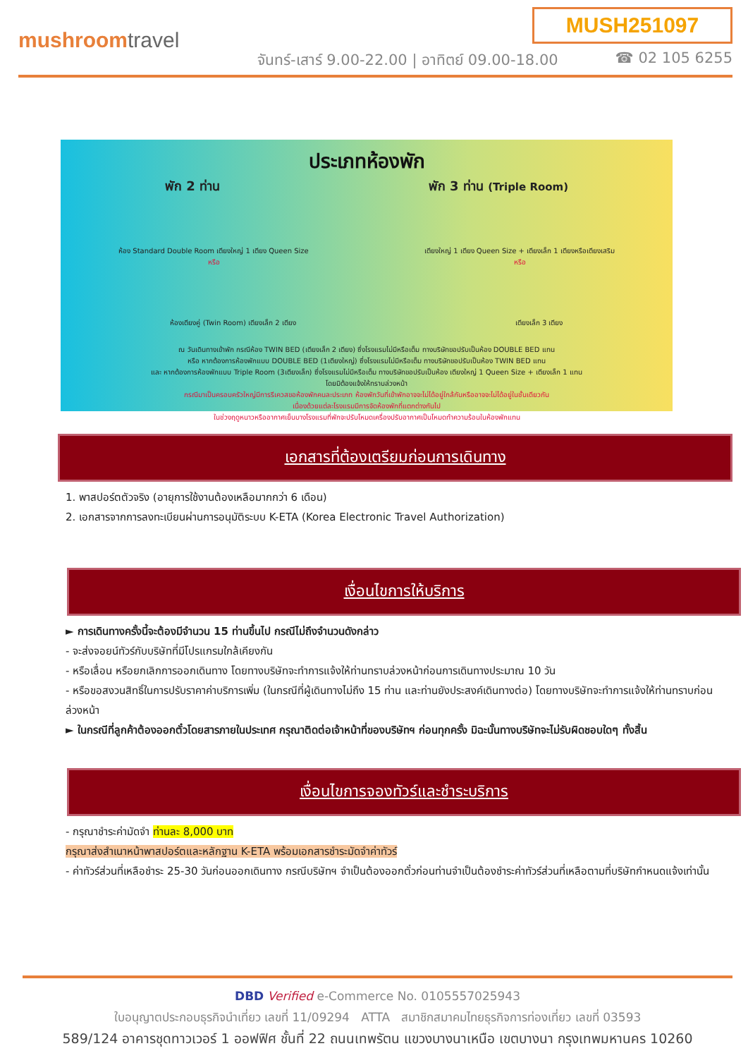MUSH251097
mushroomtravel
จันทร์-เสาร์ 9.00-22.00 | อาทิตย์ 09.00-18.00
☎ 02 105 6255
ประเภทห้องพัก
พัก 2 ท่าน พัก 3 ท่าน (Triple Room)
ห้อง Standard Double Room เตียงใหญ่ 1 เตียง Queen Size เตียงใหญ่ 1 เตียง Queen Size + เตียงเล็ก 1 เตียงหรือเตียงเสริม
หรือ หรือ
ห้องเตียงคู่ (Twin Room) เตียงเล็ก 2 เตียง เตียงเล็ก 3 เตียง
ณ วันเดินทางเข้าพัก กรณีห้อง TWIN BED (เตียงเล็ก 2 เตียง) ซึ่งโรงแรมไม่มีหรือเต็ม ทางบริษัทขอปรับเป็นห้อง DOUBLE BED แทน
หรือ หากต้องการห้องพักแบบ DOUBLE BED (1เตียงใหญ่) ซึ่งโรงแรมไม่มีหรือเต็ม ทางบริษัทขอปรับเป็นห้อง TWIN BED แทน
และ หากต้องการห้องพักแบบ Triple Room (3เตียงเล็ก) ซึ่งโรงแรมไม่มีหรือเต็ม ทางบริษัทขอปรับเป็นห้อง เตียงใหญ่ 1 Queen Size + เตียงเล็ก 1 แทน
โดยมิต้องแจ้งให้ทราบล่วงหน้า
กรณีมาเป็นครอบครัวใหญ่มีการรีเควสขอห้องพักคนละประเภท ห้องพักวันที่เข้าพักอาจจะไม่ได้อยู่ใกล้กันหรืออาจจะไม่ได้อยู่ในชั้นเดียวกัน
เนื่องด้วยแต่ละโรงแรมมีการจัดห้องพักที่แตกต่างกันไป
ในช่วงฤดูหนาวหรืออากาศเย็นบางโรงแรมที่พักจะปรับโหมดเครื่องปรับอากาศเป็นโหมดทำความร้อนในห้องพักแทน
เอกสารที่ต้องเตรียมก่อนการเดินทาง
1. พาสปอร์ตตัวจริง (อายุการใช้งานต้องเหลือมากกว่า 6 เดือน)
2. เอกสารจากการลงทะเบียนผ่านการอนุมัติระบบ K-ETA (Korea Electronic Travel Authorization)
เงื่อนไขการให้บริการ
► การเดินทางครั้งนี้จะต้องมีจำนวน 15 ท่านขึ้นไป กรณีไม่ถึงจำนวนดังกล่าว
- จะส่งจอยน์ทัวร์กับบริษัทที่มีโปรแกรมใกล้เคียงกัน
- หรือเลื่อน หรือยกเลิกการออกเดินทาง โดยทางบริษัทจะทำการแจ้งให้ท่านทราบล่วงหน้าก่อนการเดินทางประมาณ 10 วัน
- หรือขอสงวนสิทธิ์ในการปรับราคาค่าบริการเพิ่ม (ในกรณีที่ผู้เดินทางไม่ถึง 15 ท่าน และท่านยังประสงค์เดินทางต่อ) โดยทางบริษัทจะทำการแจ้งให้ท่านทราบก่อนล่วงหน้า
► ในกรณีที่ลูกค้าต้องออกตั๋วโดยสารภายในประเทศ กรุณาติดต่อเจ้าหน้าที่ของบริษัทฯ ก่อนทุกครั้ง มิฉะนั้นทางบริษัทจะไม่รับผิดชอบใดๆ ทั้งสิ้น
เงื่อนไขการจองทัวร์และชำระบริการ
- กรุณาชำระค่ามัดจำ ท่านละ 8,000 บาท
กรุณาส่งสำเนาหน้าพาสปอร์ตและหลักฐาน K-ETA พร้อมเอกสารชำระมัดจำค่าทัวร์
- ค่าทัวร์ส่วนที่เหลือชำระ 25-30 วันก่อนออกเดินทาง กรณีบริษัทฯ จำเป็นต้องออกตั๋วก่อนท่านจำเป็นต้องชำระค่าทัวร์ส่วนที่เหลือตามที่บริษัทกำหนดแจ้งเท่านั้น
DBD Verified e-Commerce No. 0105557025943
ใบอนุญาตประกอบธุรกิจนำเที่ยว เลขที่ 11/09294 ATTA สมาชิกสมาคมไทยธุรกิจการท่องเที่ยว เลขที่ 03593
589/124 อาคารชุดทาวเวอร์ 1 ออฟฟิศ ชั้นที่ 22 ถนนเทพรัตน แขวงบางนาเหนือ เขตบางนา กรุงเทพมหานคร 10260